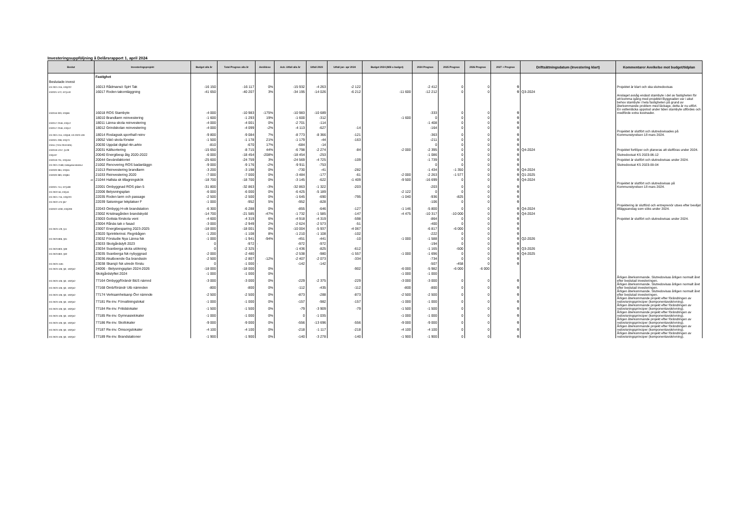Investeringsuppföljning å Delårsrapport 1, april 2024
| Beslut | Investeringsprojekt | Budget alla år | Total Prognos alla år | Avviklese | Ack. Utfall alla år | Utfall 2023 | Utfall jan- apr 2024 | Budget 2024 (Mål o budget) | 2024 Prognos | 2025 Prognos | 2026 Prognos | 2027 + Prognos | Driftsättningsdatum (Investering klart) | Kommentarer Avvikelse mot budget/tidplan |
| --- | --- | --- | --- | --- | --- | --- | --- | --- | --- | --- | --- | --- | --- | --- |
| | Fastighet | | | | | | | | | | | | | |
| Beslutade invest | | | | | | | | | | | | | | |
| KS 2021-245, KS§222 | 16013 Rådmansö SpH Tak | -16 150 | -16 117 | 0% | -15 932 | -4 263 | -2 122 | | -2 412 | 0 | 0 | 0 | | Projektet är klart och ska slutredovisas |
| KS2021-572, KF§140 | 16017 Roden takomläggning | -41 650 | -40 207 | 3% | -34 195 | -14 026 | -6 212 | -11 600 | -12 212 | 0 | 0 | 0 | Q3-2024 | |
| KS2016-303, KS§66 | 16018 ROS Stambyte | -4 000 | -10 983 | -175% | -10 983 | -10 689 | | | -333 | 0 | 0 | 0 | | Anslaget avsåg endast stambyte i del av fastigheten för att komma igång med projektet Byggnaden var i akut behov stambyte i hela fastigheten på grund av återkommande problem med läckage, detta är nu utfört. En vattenläcka uppstod under tiden stambyte utfördes och medförde extra kostnader. |
| | 18010 Brandlarm reinvestering | -1 600 | -1 293 | 19% | -1 600 | -312 | | -1 600 | 0 | 0 | 0 | 0 | | |
| KS2017-2346, KS§12 | 18011 Länna skola reinvestering | -4 000 | -4 001 | 0% | -2 701 | -114 | | | -1 408 | 0 | 0 | 0 | | |
| KS2017-2346, KS§12 | 18012 Grindskolan reinvestering | -4 000 | -4 099 | -2% | -4 113 | -627 | -14 | | -164 | 0 | 0 | 0 | | |
| KS 2021-244, KS§59; KS 2023-109 | 18014 Roslagssk.sporthall reinv | -9 800 | -9 084 | 7% | -8 773 | -8 366 | -121 | | -363 | 0 | 0 | 0 | | Projektet är slutfört och slutredovisades på Kommunstyrelsen 18 mars 2024. |
| KS2021-208, KS§73 | 19052 Vätö skola fönster | -1 500 | -1 178 | 21% | -1 179 | -44 | -163 | | -211 | 0 | 0 | 0 | | |
| KSAU (TKN 2019-605) | 20030 Uppdat digital ritn.arkiv | -810 | -670 | 17% | -684 | -14 | | | 0 | 0 | 0 | 0 | | |
| KS2019-1257, §128 | 20031 Källsortering | -15 650 | -8 715 | 44% | -6 798 | -2 274 | -84 | -2 000 | -2 395 | 0 | 0 | 0 | Q4-2024 | Projektet fortlöper och planeras att slutföras under 2024. |
| KS§197 | 20040 Energibesp åtg 2020-2022 | -6 000 | -18 454 | -208% | -18 454 | -253 | | | -1 086 | 0 | 0 | 0 | | Slutredovisat KS 2023-06-12 |
| KS2019-731, KS§164 | 20044 Gevärsfaktoriet | -25 600 | -24 759 | 3% | -24 569 | -4 725 | -109 | | -1 739 | 0 | 0 | 0 | | Projektet är slutfört och slutredovisas under 2024. |
| KS 2021-2168, Delegationsbeslut | 21002 Renovering ROS badanläggn | -9 000 | -9 176 | -2% | -9 911 | -753 | | | 0 | 0 | 0 | 0 | | Slutredovisat KS 2023-09-04 |
| KS2020-384, KS§55 | 21013 Reinvestering brandlarm | -3 200 | -3 198 | 0% | -730 | -41 | -282 | | -1 434 | -1 350 | 0 | 0 | Q4-2024 | |
| KS2020-383, KS§84 | 21033 Reinvestering 2020 | -7 000 | -7 000 | 0% | -3 484 | -177 | -61 | -2 000 | -2 263 | -1 577 | 0 | 0 | Q1-2025 | |
| 40 | 21044 Hallsta sk tillagningskök | -18 700 | -18 700 | 0% | -3 145 | -622 | -1 409 | -9 500 | -16 699 | 0 | 0 | 0 | Q4-2024 | |
| KS2021-744, KF§180 | 22001 Ombyggnad ROS plan 5 | -31 800 | -32 863 | -3% | -32 863 | -1 322 | -203 | | -203 | 0 | 0 | 0 | | Projektet är slutfört och slutredovisas på Kommunstyrelsen 18 mars 2024. |
| KS 2022-56, KS§16 | 22006 Belysningsplan | -6 000 | -6 000 | 0% | -6 425 | -5 189 | | -2 122 | 0 | 0 | 0 | 0 | | |
| KS 2021-745, KS§223 | 22035 Roden larm och passage | -2 500 | -2 500 | 0% | -1 645 | -690 | -795 | -1 040 | -936 | -825 | 0 | 0 | | |
| KS 2022-475 §67 | 22039 Satsningar lekplatser F | -1 000 | -952 | 5% | -952 | -828 | | | -106 | 0 | 0 | 0 | | |
| KS2022-1030, KS§209 | 22043 Ombygg H-vik brandstation | -6 300 | -6 288 | 0% | -855 | -646 | -127 | -1 146 | -5 800 | 0 | 0 | 0 | Q4-2024 | Projektering är slutförd och entreprenör utses efter beviljat tilläggsanslag som söks under 2024. |
| | 23002 Kristinagården brandskydd | -14 700 | -21 585 | -47% | -1 732 | -1 585 | -147 | -4 475 | -10 317 | -10 000 | 0 | 0 | Q4-2024 | |
| | 23003 Gottsta förskola vent | -4 600 | -4 319 | 6% | -4 918 | -4 319 | -598 | | -864 | 0 | 0 | 0 | | Projektet är slutfört och slutredovisas under 2024. |
| | 23004 Rånäs tak o fasad | -3 000 | -2 949 | 2% | -2 624 | -2 573 | -51 | | -400 | 0 | 0 | 0 | | |
| KS 2023-129, §11 | 23007 Energibesparing 2023-2025 | -18 000 | -18 001 | 0% | -10 004 | -5 937 | -4 067 | | -6 817 | -6 000 | 0 | 0 | | |
| | 23020 Sprinklerinst. Regnbågen | -1 200 | -1 108 | 8% | -1 210 | -1 108 | -102 | | -222 | 0 | 0 | 0 | | |
| KS 2023-806, §91 | 23032 Förstudie Nya Länna fsk | -1 000 | -1 941 | -94% | -451 | -441 | -10 | -1 000 | -1 588 | 0 | 0 | 0 | Q2-2026 | |
| | 23033 Skolgårdslyft 2023 | 0 | -972 | - | -972 | -972 | | | -194 | 0 | 0 | 0 | | |
| KS 2023-803, §90 | 23034 Svanberga skola utökning | 0 | -2 325 | - | -1 436 | -825 | -612 | | -1 165 | -500 | 0 | 0 | Q3-2026 | |
| KS 2023-802, §92 | 23035 Svanberga fsk nybyggnad | -2 000 | -2 480 | | -2 538 | -980 | -1 557 | -1 000 | -1 696 | 0 | 0 | 0 | Q4-2025 | |
| | 23036 Akutboende Ga brandsstn | -2 500 | -2 807 | -12% | -2 407 | -2 073 | -334 | | -734 | 0 | 0 | 0 | | |
| KS 2023-1591 | 23038 Skarsjö fsk utredn förstu | 0 | -1 000 | - | -142 | -142 | | | -507 | -458 | 0 | 0 | | |
| KS 2023-106; §8; -492§52 | 24006 - Belysningsplan 2024-2026 | -18 000 | -18 000 | 0% | | | -902 | -6 000 | -5 982 | -6 000 | -6 000 | | | |
| | Skolgårdslyftet 2024 | -1 000 | -1 000 | 0% | | | | -1 000 | -1 000 | | | | | |
| KS 2023-106; §8; -492§52 | 77164 Ombygg/förändr B&S nämnd | -3 000 | -3 000 | 0% | -229 | -2 375 | -229 | -3 000 | -3 000 | 0 | 0 | 0 | | Årligen återkommande. Slutredovisas årligen normalt året efter beslutad investeringen. |
| KS 2023-106; §8; -492§52 | 77168 Omb/förändr Utb nämnden | -800 | -800 | 0% | -112 | -435 | -112 | -800 | -800 | 0 | 0 | 0 | | Årligen återkommande. Slutredovisas årligen normalt året efter beslutad investeringen. |
| KS 2023-106; §8; -492§52 | 77174 Verksamhetsanp Övr nämnde | -2 500 | -2 500 | 0% | -873 | -288 | -873 | -2 500 | -2 500 | 0 | 0 | 0 | | Årligen återkommande. Slutredovisas årligen normalt året efter beslutad investeringen. |
| KS 2023-106; §8; -492§52 | 77181 Re-inv. Förvaltningslokal | -1 000 | -1 000 | 0% | -157 | -982 | -157 | -1 000 | -1 000 | 0 | 0 | 0 | | Årligen återkommande projekt efter förändringen av redovisningsprinciper (komponentavskrivning). |
| KS 2023-106; §8; -492§52 | 77184 Re-inv. Fritidslokaler | -1 500 | -1 500 | 0% | -79 | -3 909 | -79 | -1 500 | -1 500 | 0 | 0 | 0 | | Årligen återkommande projekt efter förändringen av redovisningsprinciper (komponentavskrivning). |
| KS 2023-106; §8; -492§52 | 77185 Re-inv. Gymnasielokaler | -1 000 | -1 000 | 0% | 0 | -1 035 | | -1 000 | -1 000 | 0 | 0 | 0 | | Årligen återkommande projekt efter förändringen av redovisningsprinciper (komponentavskrivning). |
| KS 2023-106; §8; -492§52 | 77186 Re-inv. Skollokaler | -9 000 | -9 000 | 0% | -556 | -13 696 | -556 | -9 000 | -9 000 | 0 | 0 | 0 | | Årligen återkommande projekt efter förändringen av redovisningsprinciper (komponentavskrivning). |
| KS 2023-106; §8; -492§52 | 77187 Re-inv. Omsorgslokaler | -4 100 | -4 100 | 0% | -218 | -1 117 | -218 | -4 100 | -4 100 | 0 | 0 | 0 | | Årligen återkommande projekt efter förändringen av redovisningsprinciper (komponentavskrivning). |
| KS 2023-106; §8; -492§52 | 77189 Re-inv. Brandstationer | -1 900 | -1 900 | 0% | -140 | -3 278 | -140 | -1 900 | -1 900 | 0 | 0 | 0 | | Årligen återkommande projekt efter förändringen av redovisningsprinciper (komponentavskrivning). |